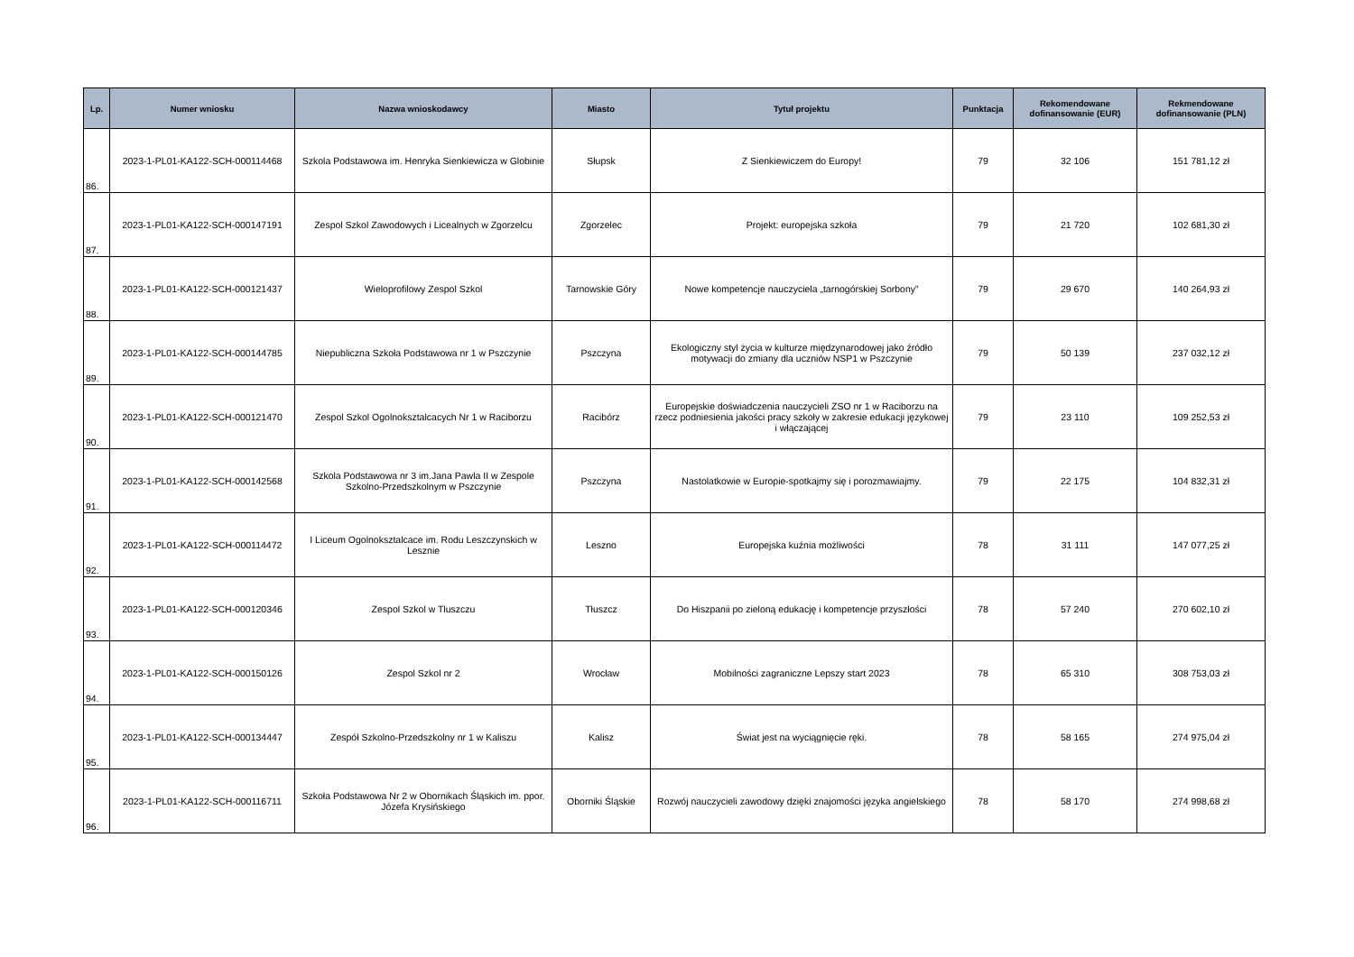| Lp. | Numer wniosku | Nazwa wnioskodawcy | Miasto | Tytuł projektu | Punktacja | Rekomendowane dofinansowanie (EUR) | Rekmendowane dofinansowanie (PLN) |
| --- | --- | --- | --- | --- | --- | --- | --- |
| 86. | 2023-1-PL01-KA122-SCH-000114468 | Szkola Podstawowa im. Henryka Sienkiewicza w Globinie | Słupsk | Z Sienkiewiczem do Europy! | 79 | 32 106 | 151 781,12 zł |
| 87. | 2023-1-PL01-KA122-SCH-000147191 | Zespol Szkol Zawodowych i Licealnych w Zgorzelcu | Zgorzelec | Projekt: europejska szkoła | 79 | 21 720 | 102 681,30 zł |
| 88. | 2023-1-PL01-KA122-SCH-000121437 | Wieloprofilowy Zespol Szkol | Tarnowskie Góry | Nowe kompetencje nauczyciela „tarnogórskiej Sorbony” | 79 | 29 670 | 140 264,93 zł |
| 89. | 2023-1-PL01-KA122-SCH-000144785 | Niepubliczna Szkoła Podstawowa nr 1 w Pszczynie | Pszczyna | Ekologiczny styl życia w kulturze międzynarodowej jako źródło motywacji do zmiany dla uczniów NSP1 w Pszczynie | 79 | 50 139 | 237 032,12 zł |
| 90. | 2023-1-PL01-KA122-SCH-000121470 | Zespol Szkol Ogolnoksztalcacych Nr 1 w Raciborzu | Racibórz | Europejskie doświadczenia nauczycieli ZSO nr 1 w Raciborzu na rzecz podniesienia jakości pracy szkoły w zakresie edukacji językowej i włączającej | 79 | 23 110 | 109 252,53 zł |
| 91. | 2023-1-PL01-KA122-SCH-000142568 | Szkola Podstawowa nr 3 im.Jana Pawla II w Zespole Szkolno-Przedszkolnym w Pszczynie | Pszczyna | Nastolatkowie w Europie-spotkajmy się i porozmawiajmy. | 79 | 22 175 | 104 832,31 zł |
| 92. | 2023-1-PL01-KA122-SCH-000114472 | I Liceum Ogolnoksztalcace im. Rodu Leszczynskich w Lesznie | Leszno | Europejska kuźnia możliwości | 78 | 31 111 | 147 077,25 zł |
| 93. | 2023-1-PL01-KA122-SCH-000120346 | Zespol Szkol w Tluszczu | Tłuszcz | Do Hiszpanii po zieloną edukację i kompetencje przyszłości | 78 | 57 240 | 270 602,10 zł |
| 94. | 2023-1-PL01-KA122-SCH-000150126 | Zespol Szkol nr 2 | Wrocław | Mobilności zagraniczne Lepszy start 2023 | 78 | 65 310 | 308 753,03 zł |
| 95. | 2023-1-PL01-KA122-SCH-000134447 | Zespół Szkolno-Przedszkolny nr 1 w Kaliszu | Kalisz | Świat jest na wyciągnięcie ręki. | 78 | 58 165 | 274 975,04 zł |
| 96. | 2023-1-PL01-KA122-SCH-000116711 | Szkoła Podstawowa Nr 2 w Obornikach Śląskich im. ppor. Józefa Krysińskiego | Oborniki Śląskie | Rozwój nauczycieli zawodowy dzięki znajomości języka angielskiego | 78 | 58 170 | 274 998,68 zł |